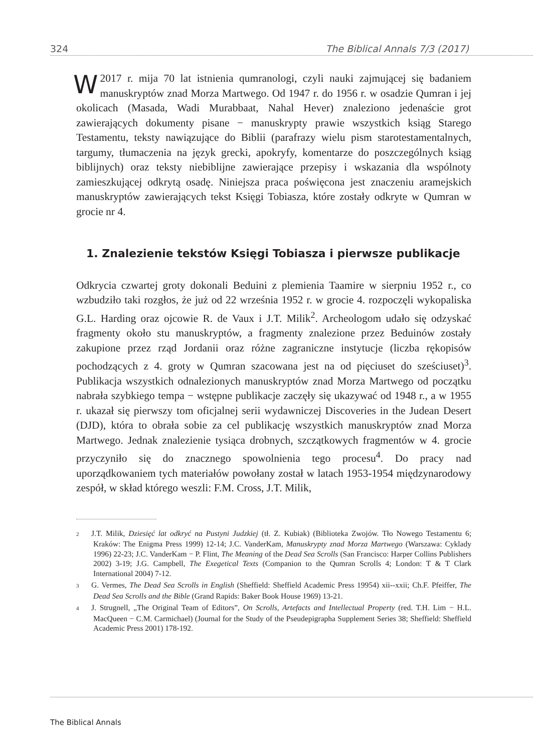324 The Biblical Annals 7/3 (2017)
W 2017 r. mija 70 lat istnienia qumranologi, czyli nauki zajmującej się badaniem manuskryptów znad Morza Martwego. Od 1947 r. do 1956 r. w osadzie Qumran i jej okolicach (Masada, Wadi Murabbaat, Nahal Hever) znaleziono jedenaście grot zawierających dokumenty pisane − manuskrypty prawie wszystkich ksiąg Starego Testamentu, teksty nawiązujące do Biblii (parafrazy wielu pism starotestamentalnych, targumy, tłumaczenia na język grecki, apokryfy, komentarze do poszczególnych ksiąg biblijnych) oraz teksty niebiblijne zawierające przepisy i wskazania dla wspólnoty zamieszkującej odkrytą osadę. Niniejsza praca poświęcona jest znaczeniu aramejskich manuskryptów zawierających tekst Księgi Tobiasza, które zostały odkryte w Qumran w grocie nr 4.
1. Znalezienie tekstów Księgi Tobiasza i pierwsze publikacje
Odkrycia czwartej groty dokonali Beduini z plemienia Taamire w sierpniu 1952 r., co wzbudziło taki rozgłos, że już od 22 września 1952 r. w grocie 4. rozpoczęli wykopaliska G.L. Harding oraz ojcowie R. de Vaux i J.T. Milik<sup>2</sup>. Archeologom udało się odzyskać fragmenty około stu manuskryptów, a fragmenty znalezione przez Beduinów zostały zakupione przez rząd Jordanii oraz różne zagraniczne instytucje (liczba rękopisów pochodzących z 4. groty w Qumran szacowana jest na od pięciuset do sześciuset)<sup>3</sup>. Publikacja wszystkich odnalezionych manuskryptów znad Morza Martwego od początku nabrała szybkiego tempa − wstępne publikacje zaczęły się ukazywać od 1948 r., a w 1955 r. ukazał się pierwszy tom oficjalnej serii wydawniczej Discoveries in the Judean Desert (DJD), która to obrała sobie za cel publikację wszystkich manuskryptów znad Morza Martwego. Jednak znalezienie tysiąca drobnych, szczątkowych fragmentów w 4. grocie przyczyniło się do znacznego spowolnienia tego procesu<sup>4</sup>. Do pracy nad uporządkowaniem tych materiałów powołany został w latach 1953-1954 międzynarodowy zespół, w skład którego weszli: F.M. Cross, J.T. Milik,
2 J.T. Milik, Dziesięć lat odkryć na Pustyni Judzkiej (tł. Z. Kubiak) (Biblioteka Zwojów. Tło Nowego Testamentu 6; Kraków: The Enigma Press 1999) 12-14; J.C. VanderKam, Manuskrypty znad Morza Martwego (Warszawa: Cyklady 1996) 22-23; J.C. VanderKam − P. Flint, The Meaning of the Dead Sea Scrolls (San Francisco: Harper Collins Publishers 2002) 3-19; J.G. Campbell, The Exegetical Texts (Companion to the Qumran Scrolls 4; London: T & T Clark International 2004) 7-12.
3 G. Vermes, The Dead Sea Scrolls in English (Sheffield: Sheffield Academic Press 19954) xii--xxii; Ch.F. Pfeiffer, The Dead Sea Scrolls and the Bible (Grand Rapids: Baker Book House 1969) 13-21.
4 J. Strugnell, „The Original Team of Editors”, On Scrolls, Artefacts and Intellectual Property (red. T.H. Lim − H.L. MacQueen − C.M. Carmichael) (Journal for the Study of the Pseudepigrapha Supplement Series 38; Sheffield: Sheffield Academic Press 2001) 178-192.
The Biblical Annals